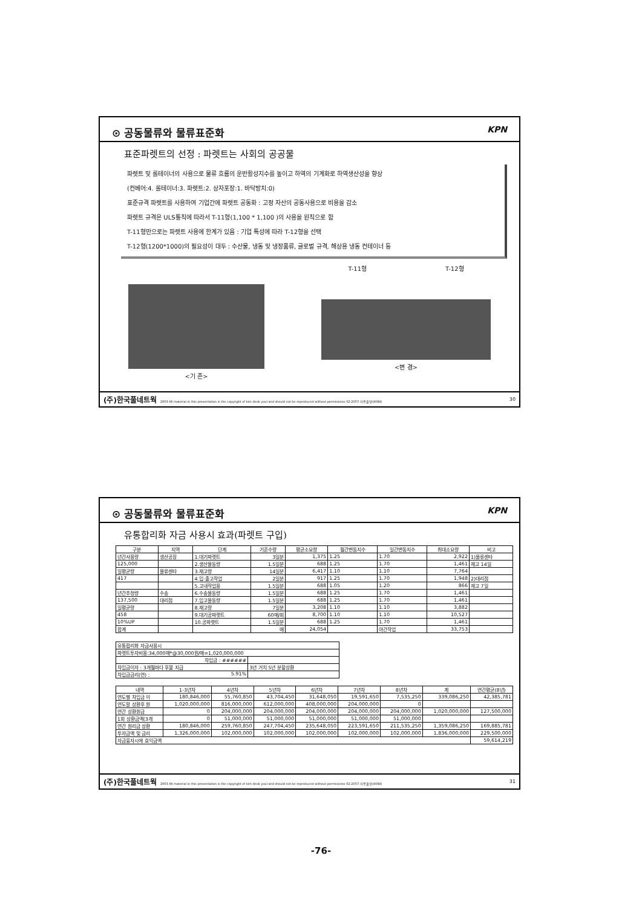⊙ 공동물류와 물류표준화 KPN
표준파렛트의 선정 : 파렛트는 사회의 공공물
파렛트 및 롤테이너의 사용으로 물류 흐름의 운반활성지수를 높이고 하역의 기계화로 하역생산성을 향상
(컨베어:4. 롤테이너:3. 파렛트:2. 상자포장:1. 바닥방치:0)
표준규격 파렛트를 사용하여 기업간에 파렛트 공동화 : 고정 자산의 공동사용으로 비용을 감소
파렛트 규격은 ULS통칙에 따라서 T-11형(1,100 * 1,100 )의 사용을 원칙으로 함
T-11형만으로는 파렛트 사용에 한계가 있음 : 기업 특성에 따라 T-12형을 선택
T-12형(1200*1000)의 필요성이 대두 : 수산물, 냉동 및 냉장품류, 글로벌 규격, 해상용 냉동 컨테이너 등
<기 존> T-11형 T-12형
<변 경>
(주)한국풀네트웍 2003 All material in this presentation is the copyright of kim deok youl and should not be reproduced without permissions 02-2057-사용풀넷(4084) 30
⊙ 공동물류와 물류표준화 KPN
유통합리화 자금 사용시 효과(파렛트 구입)
| 구분 | 지역 | 단계 | 기준수량 | 평균소요량 | 월간변동지수 | 일간변동지수 | 최대소요량 | 비고 |
| --- | --- | --- | --- | --- | --- | --- | --- | --- |
| 년간사용량 | 생산공장 | 1.대기파렛트 | 3일분 | 1,375 | 1.25 | 1.70 | 2,922 | 1)물류센타 |
| 125,000 | | 2.생산물동량 | 1.5일분 | 688 | 1.25 | 1.70 | 1,461 | 재고 14일 |
| 일평균량 | 물류센타 | 3.재고량 | 14일분 | 6,417 | 1.10 | 1.10 | 7,764 | |
| 417 | | 4.입·출고작업 | 2일분 | 917 | 1.25 | 1.70 | 1,948 | 2)대리점 |
| | | 5.고내작업용 | 1.5일분 | 688 | 1.05 | 1.20 | 866 | 재고 7일 |
| 년간추정량 | 수송 | 6.수송물동량 | 1.5일분 | 688 | 1.25 | 1.70 | 1,461 | |
| 137,500 | 대리점 | 7.입고물동량 | 1.5일분 | 688 | 1.25 | 1.70 | 1,461 | |
| 일평균량 | | 8.재고량 | 7일분 | 3,208 | 1.10 | 1.10 | 3,882 | |
| 458 | | 9.대기공파렛트 | 60매/회 | 8,700 | 1.10 | 1.10 | 10,527 | |
| 10%UP | | 10.공파렛트 | 1.5일분 | 688 | 1.25 | 1.70 | 1,461 | |
| 합계 | | | 매 | 24,054 | | 야간작업 | 33,753 | |
| 유통합리화 자금사용시 | |
| 파렛트투자비용:34,000매*@30,000원/매=1,020,000,000 | |
| 차입금 : ###### | |
| 차입금이자 : 3개월마다 후불 지급 | 3년 거치 5년 분할상환 |
| 차입금금리(연) : 5.91% | |
| 내역 | 1-3년차 | 4년차 | 5년차 | 6년차 | 7년차 | 8년차 | 계 | 연간평균(8년) |
| --- | --- | --- | --- | --- | --- | --- | --- | --- |
| 연도별 차입금 이 | 180,846,000 | 55,760,850 | 43,704,450 | 31,648,050 | 19,591,650 | 7,535,250 | 339,086,250 | 42,385,781 |
| 연도말 상환후 원 | 1,020,000,000 | 816,000,000 | 612,000,000 | 408,000,000 | 204,000,000 | 0 | | |
| 연간 상환원금 | 0 | 204,000,000 | 204,000,000 | 204,000,000 | 204,000,000 | 204,000,000 | 1,020,000,000 | 127,500,000 |
| 1회 상환금액(3개 | 0 | 51,000,000 | 51,000,000 | 51,000,000 | 51,000,000 | 51,000,000 | | |
| 연간 원리금 상환 | 180,846,000 | 259,760,850 | 247,704,450 | 235,648,050 | 223,591,650 | 211,535,250 | 1,359,086,250 | 169,885,781 |
| 투자금액 및 금리 | 1,326,000,000 | 102,000,000 | 102,000,000 | 102,000,000 | 102,000,000 | 102,000,000 | 1,836,000,000 | 229,500,000 |
| 자금융자시에 효익금액 | | | | | | | | 59,614,219 |
(주)한국풀네트웍 2003 All material in this presentation is the copyright of kim deok youl and should not be reproduced without permissions 02-2057-사용풀넷(4084) 31
-76-